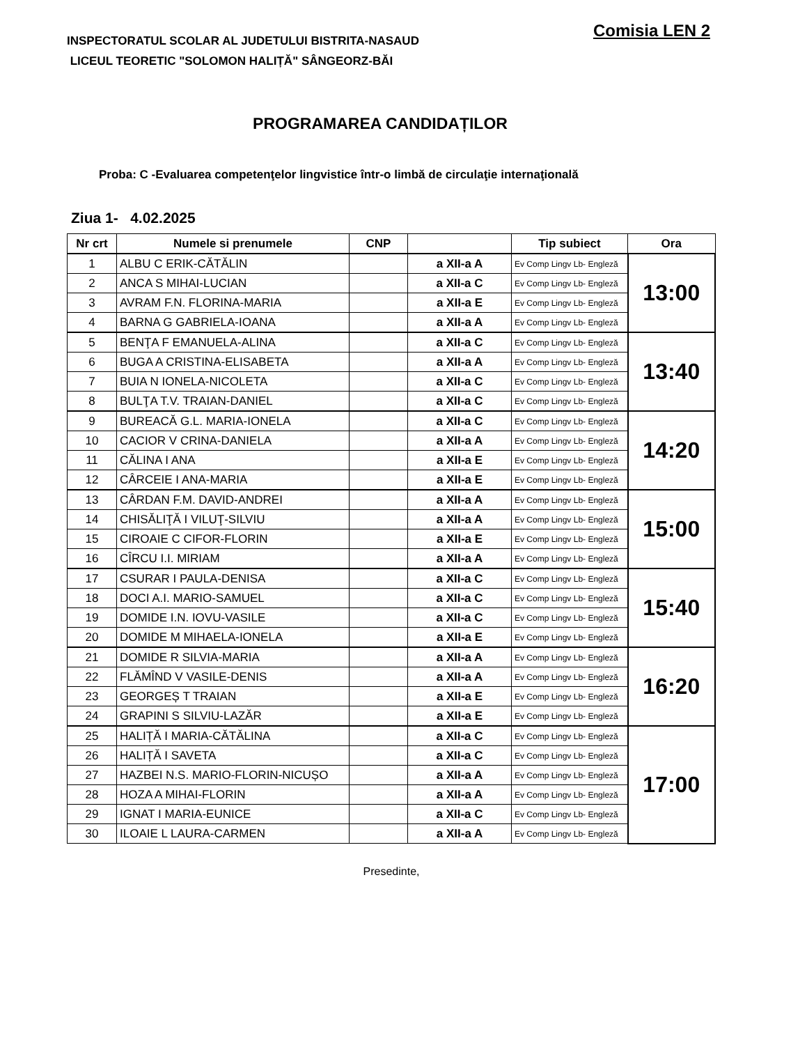INSPECTORATUL SCOLAR AL JUDETULUI BISTRITA-NASAUD
LICEUL TEORETIC "SOLOMON HALIȚĂ" SÂNGEORZ-BĂI
Comisia LEN 2
PROGRAMAREA CANDIDAȚILOR
Proba: C -Evaluarea competenţelor lingvistice într-o limbă de circulaţie internaţională
Ziua 1- 4.02.2025
| Nr crt | Numele si prenumele | CNP | | Tip subiect | Ora |
| --- | --- | --- | --- | --- | --- |
| 1 | ALBU C ERIK-CĂTĂLIN | | a XII-a A | Ev Comp Lingv Lb- Engleză | 13:00 |
| 2 | ANCA S MIHAI-LUCIAN | | a XII-a C | Ev Comp Lingv Lb- Engleză | |
| 3 | AVRAM F.N. FLORINA-MARIA | | a XII-a E | Ev Comp Lingv Lb- Engleză | |
| 4 | BARNA G GABRIELA-IOANA | | a XII-a A | Ev Comp Lingv Lb- Engleză | |
| 5 | BENŢA F EMANUELA-ALINA | | a XII-a C | Ev Comp Lingv Lb- Engleză | 13:40 |
| 6 | BUGA A CRISTINA-ELISABETA | | a XII-a A | Ev Comp Lingv Lb- Engleză | |
| 7 | BUIA N IONELA-NICOLETA | | a XII-a C | Ev Comp Lingv Lb- Engleză | |
| 8 | BULŢA T.V. TRAIAN-DANIEL | | a XII-a C | Ev Comp Lingv Lb- Engleză | |
| 9 | BUREACĂ G.L. MARIA-IONELA | | a XII-a C | Ev Comp Lingv Lb- Engleză | 14:20 |
| 10 | CACIOR V CRINA-DANIELA | | a XII-a A | Ev Comp Lingv Lb- Engleză | |
| 11 | CĂLINA I ANA | | a XII-a E | Ev Comp Lingv Lb- Engleză | |
| 12 | CÂRCEIE I ANA-MARIA | | a XII-a E | Ev Comp Lingv Lb- Engleză | |
| 13 | CÂRDAN F.M. DAVID-ANDREI | | a XII-a A | Ev Comp Lingv Lb- Engleză | 15:00 |
| 14 | CHISĂLIŢĂ I VILUŢ-SILVIU | | a XII-a A | Ev Comp Lingv Lb- Engleză | |
| 15 | CIROAIE C CIFOR-FLORIN | | a XII-a E | Ev Comp Lingv Lb- Engleză | |
| 16 | CÎRCU I.I. MIRIAM | | a XII-a A | Ev Comp Lingv Lb- Engleză | |
| 17 | CSURAR I PAULA-DENISA | | a XII-a C | Ev Comp Lingv Lb- Engleză | 15:40 |
| 18 | DOCI A.I. MARIO-SAMUEL | | a XII-a C | Ev Comp Lingv Lb- Engleză | |
| 19 | DOMIDE I.N. IOVU-VASILE | | a XII-a C | Ev Comp Lingv Lb- Engleză | |
| 20 | DOMIDE M MIHAELA-IONELA | | a XII-a E | Ev Comp Lingv Lb- Engleză | |
| 21 | DOMIDE R SILVIA-MARIA | | a XII-a A | Ev Comp Lingv Lb- Engleză | 16:20 |
| 22 | FLĂMÎND V VASILE-DENIS | | a XII-a A | Ev Comp Lingv Lb- Engleză | |
| 23 | GEORGEȘ T TRAIAN | | a XII-a E | Ev Comp Lingv Lb- Engleză | |
| 24 | GRAPINI S SILVIU-LAZĂR | | a XII-a E | Ev Comp Lingv Lb- Engleză | |
| 25 | HALIȚĂ I MARIA-CĂTĂLINA | | a XII-a C | Ev Comp Lingv Lb- Engleză | 17:00 |
| 26 | HALIȚĂ I SAVETA | | a XII-a C | Ev Comp Lingv Lb- Engleză | |
| 27 | HAZBEI N.S. MARIO-FLORIN-NICUȘO | | a XII-a A | Ev Comp Lingv Lb- Engleză | |
| 28 | HOZA A MIHAI-FLORIN | | a XII-a A | Ev Comp Lingv Lb- Engleză | |
| 29 | IGNAT I MARIA-EUNICE | | a XII-a C | Ev Comp Lingv Lb- Engleză | |
| 30 | ILOAIE L LAURA-CARMEN | | a XII-a A | Ev Comp Lingv Lb- Engleză | |
Presedinte,